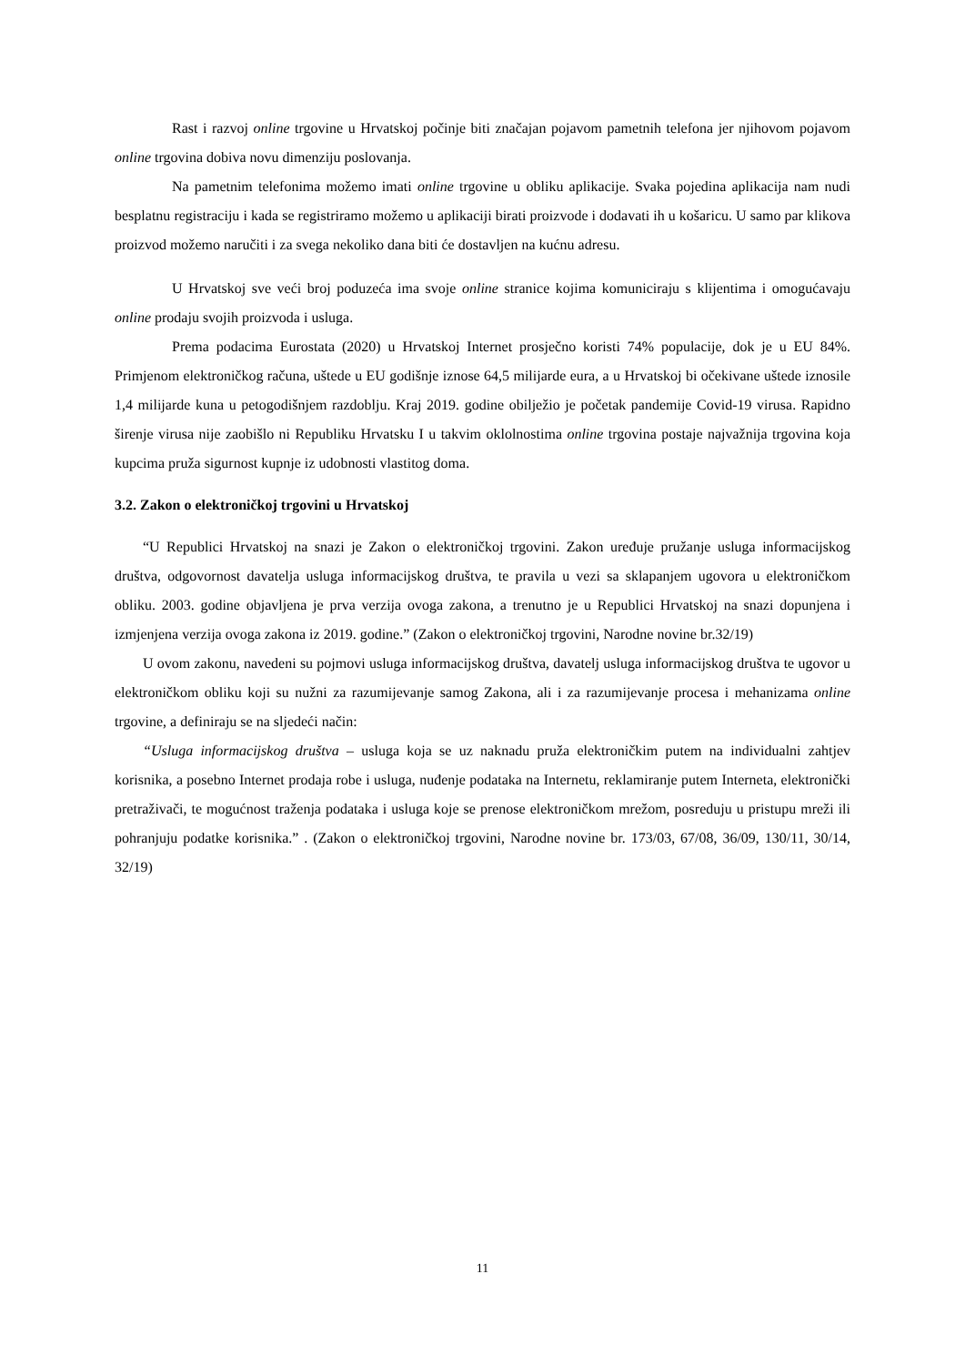Rast i razvoj online trgovine u Hrvatskoj počinje biti značajan pojavom pametnih telefona jer njihovom pojavom online trgovina dobiva novu dimenziju poslovanja.
Na pametnim telefonima možemo imati online trgovine u obliku aplikacije. Svaka pojedina aplikacija nam nudi besplatnu registraciju i kada se registriramo možemo u aplikaciji birati proizvode i dodavati ih u košaricu. U samo par klikova proizvod možemo naručiti i za svega nekoliko dana biti će dostavljen na kućnu adresu.
U Hrvatskoj sve veći broj poduzeća ima svoje online stranice kojima komuniciraju s klijentima i omogućavaju online prodaju svojih proizvoda i usluga.
Prema podacima Eurostata (2020) u Hrvatskoj Internet prosječno koristi 74% populacije, dok je u EU 84%. Primjenom elektroničkog računa, uštede u EU godišnje iznose 64,5 milijarde eura, a u Hrvatskoj bi očekivane uštede iznosile 1,4 milijarde kuna u petogodišnjem razdoblju. Kraj 2019. godine obilježio je početak pandemije Covid-19 virusa. Rapidno širenje virusa nije zaobišlo ni Republiku Hrvatsku I u takvim oklolnostima online trgovina postaje najvažnija trgovina koja kupcima pruža sigurnost kupnje iz udobnosti vlastitog doma.
3.2. Zakon o elektroničkoj trgovini u Hrvatskoj
“U Republici Hrvatskoj na snazi je Zakon o elektroničkoj trgovini. Zakon uređuje pružanje usluga informacijskog društva, odgovornost davatelja usluga informacijskog društva, te pravila u vezi sa sklapanjem ugovora u elektroničkom obliku. 2003. godine objavljena je prva verzija ovoga zakona, a trenutno je u Republici Hrvatskoj na snazi dopunjena i izmjenjena verzija ovoga zakona iz 2019. godine.” (Zakon o elektroničkoj trgovini, Narodne novine br.32/19)
U ovom zakonu, navedeni su pojmovi usluga informacijskog društva, davatelj usluga informacijskog društva te ugovor u elektroničkom obliku koji su nužni za razumijevanje samog Zakona, ali i za razumijevanje procesa i mehanizama online trgovine, a definiraju se na sljedeći način:
“Usluga informacijskog društva – usluga koja se uz naknadu pruža elektroničkim putem na individualni zahtjev korisnika, a posebno Internet prodaja robe i usluga, nuđenje podataka na Internetu, reklamiranje putem Interneta, elektronički pretraživači, te mogućnost traženja podataka i usluga koje se prenose elektroničkom mrežom, posreduju u pristupu mreži ili pohranjuju podatke korisnika.” . (Zakon o elektroničkoj trgovini, Narodne novine br. 173/03, 67/08, 36/09, 130/11, 30/14, 32/19)
11